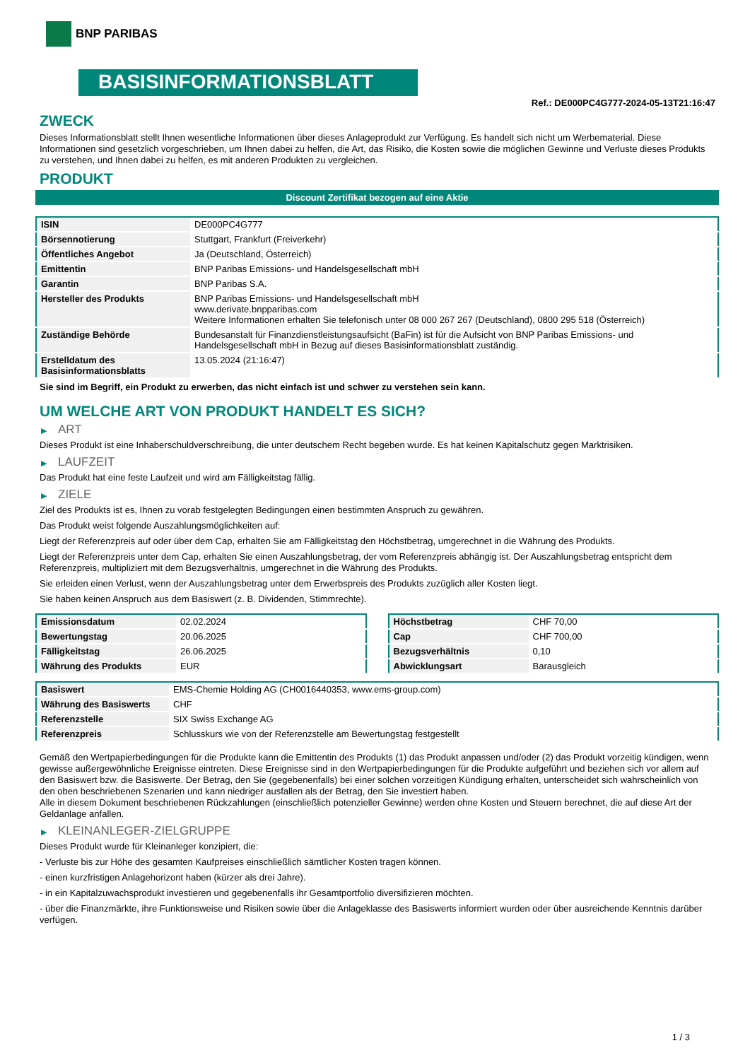BNP PARIBAS
BASISINFORMATIONSBLATT
Ref.: DE000PC4G777-2024-05-13T21:16:47
ZWECK
Dieses Informationsblatt stellt Ihnen wesentliche Informationen über dieses Anlageprodukt zur Verfügung. Es handelt sich nicht um Werbematerial. Diese Informationen sind gesetzlich vorgeschrieben, um Ihnen dabei zu helfen, die Art, das Risiko, die Kosten sowie die möglichen Gewinne und Verluste dieses Produkts zu verstehen, und Ihnen dabei zu helfen, es mit anderen Produkten zu vergleichen.
PRODUKT
Discount Zertifikat bezogen auf eine Aktie
| ISIN | DE000PC4G777 |
| Börsennotierung | Stuttgart, Frankfurt (Freiverkehr) |
| Öffentliches Angebot | Ja (Deutschland, Österreich) |
| Emittentin | BNP Paribas Emissions- und Handelsgesellschaft mbH |
| Garantin | BNP Paribas S.A. |
| Hersteller des Produkts | BNP Paribas Emissions- und Handelsgesellschaft mbH www.derivate.bnpparibas.com Weitere Informationen erhalten Sie telefonisch unter 08 000 267 267 (Deutschland), 0800 295 518 (Österreich) |
| Zuständige Behörde | Bundesanstalt für Finanzdienstleistungsaufsicht (BaFin) ist für die Aufsicht von BNP Paribas Emissions- und Handelsgesellschaft mbH in Bezug auf dieses Basisinformationsblatt zuständig. |
| Erstelldatum des Basisinformationsblatts | 13.05.2024 (21:16:47) |
Sie sind im Begriff, ein Produkt zu erwerben, das nicht einfach ist und schwer zu verstehen sein kann.
UM WELCHE ART VON PRODUKT HANDELT ES SICH?
▶ ART
Dieses Produkt ist eine Inhaberschuldverschreibung, die unter deutschem Recht begeben wurde. Es hat keinen Kapitalschutz gegen Marktrisiken.
▶ LAUFZEIT
Das Produkt hat eine feste Laufzeit und wird am Fälligkeitstag fällig.
▶ ZIELE
Ziel des Produkts ist es, Ihnen zu vorab festgelegten Bedingungen einen bestimmten Anspruch zu gewähren.
Das Produkt weist folgende Auszahlungsmöglichkeiten auf:
Liegt der Referenzpreis auf oder über dem Cap, erhalten Sie am Fälligkeitstag den Höchstbetrag, umgerechnet in die Währung des Produkts.
Liegt der Referenzpreis unter dem Cap, erhalten Sie einen Auszahlungsbetrag, der vom Referenzpreis abhängig ist. Der Auszahlungsbetrag entspricht dem Referenzpreis, multipliziert mit dem Bezugsverhältnis, umgerechnet in die Währung des Produkts.
Sie erleiden einen Verlust, wenn der Auszahlungsbetrag unter dem Erwerbspreis des Produkts zuzüglich aller Kosten liegt.
Sie haben keinen Anspruch aus dem Basiswert (z. B. Dividenden, Stimmrechte).
| Emissionsdatum | 02.02.2024 |
| Bewertungstag | 20.06.2025 |
| Fälligkeitstag | 26.06.2025 |
| Währung des Produkts | EUR |
| Höchstbetrag | CHF 70,00 |
| Cap | CHF 700,00 |
| Bezugsverhältnis | 0,10 |
| Abwicklungsart | Barausgleich |
| Basiswert | EMS-Chemie Holding AG (CH0016440353, www.ems-group.com) |
| Währung des Basiswerts | CHF |
| Referenzstelle | SIX Swiss Exchange AG |
| Referenzpreis | Schlusskurs wie von der Referenzstelle am Bewertungstag festgestellt |
Gemäß den Wertpapierbedingungen für die Produkte kann die Emittentin des Produkts (1) das Produkt anpassen und/oder (2) das Produkt vorzeitig kündigen, wenn gewisse außergewöhnliche Ereignisse eintreten. Diese Ereignisse sind in den Wertpapierbedingungen für die Produkte aufgeführt und beziehen sich vor allem auf den Basiswert bzw. die Basiswerte. Der Betrag, den Sie (gegebenenfalls) bei einer solchen vorzeitigen Kündigung erhalten, unterscheidet sich wahrscheinlich von den oben beschriebenen Szenarien und kann niedriger ausfallen als der Betrag, den Sie investiert haben.
Alle in diesem Dokument beschriebenen Rückzahlungen (einschließlich potenzieller Gewinne) werden ohne Kosten und Steuern berechnet, die auf diese Art der Geldanlage anfallen.
▶ KLEINANLEGER-ZIELGRUPPE
Dieses Produkt wurde für Kleinanleger konzipiert, die:
- Verluste bis zur Höhe des gesamten Kaufpreises einschließlich sämtlicher Kosten tragen können.
- einen kurzfristigen Anlagehorizont haben (kürzer als drei Jahre).
- in ein Kapitalzuwachsprodukt investieren und gegebenenfalls ihr Gesamtportfolio diversifizieren möchten.
- über die Finanzmärkte, ihre Funktionsweise und Risiken sowie über die Anlageklasse des Basiswerts informiert wurden oder über ausreichende Kenntnis darüber verfügen.
1 / 3